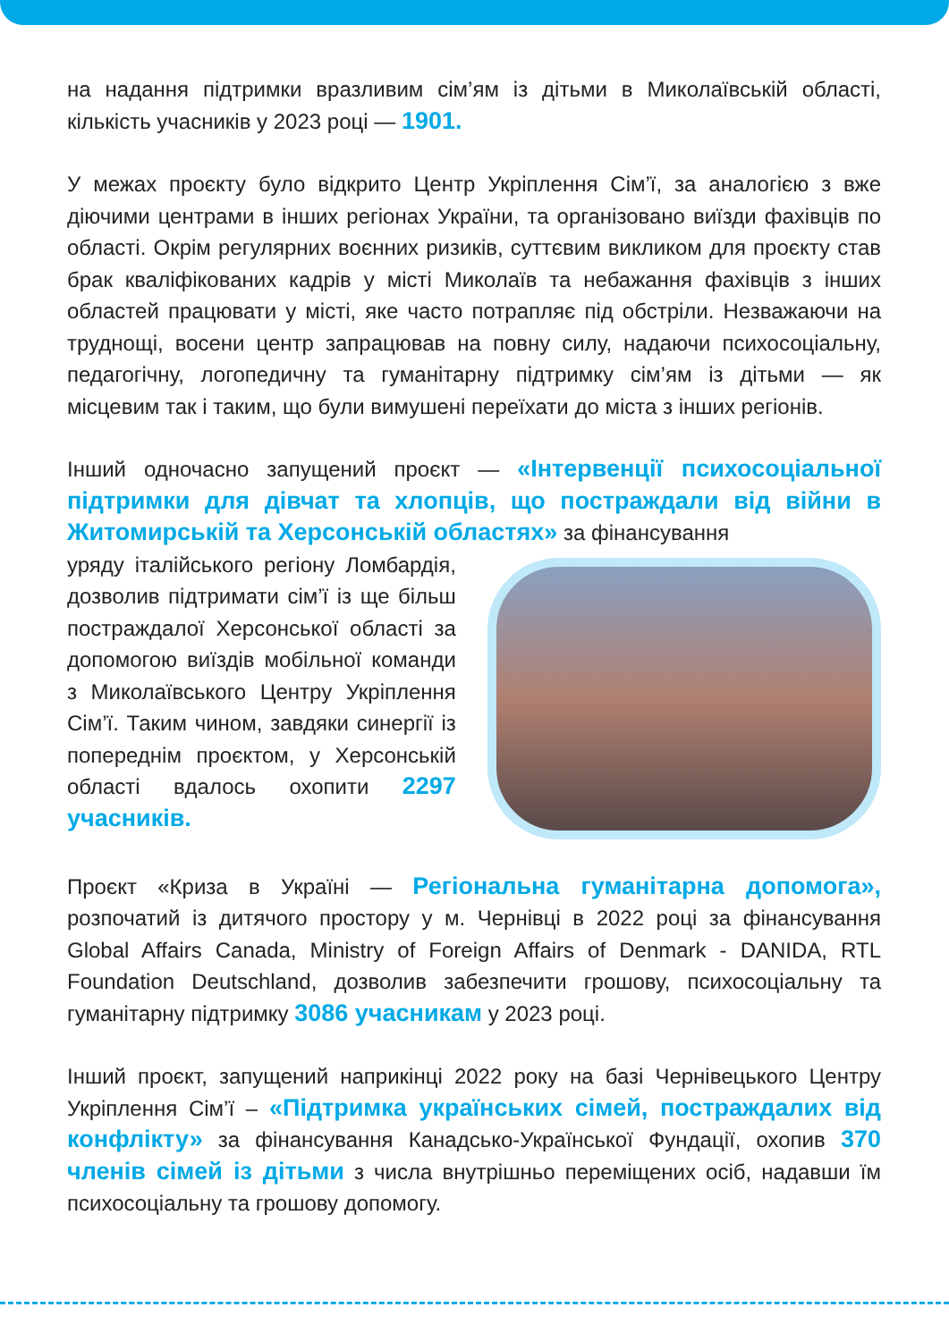на надання підтримки вразливим сім’ям із дітьми в Миколаївській області, кількість учасників у 2023 році — 1901.
У межах проєкту було відкрито Центр Укріплення Сім’ї, за аналогією з вже діючими центрами в інших регіонах України, та організовано виїзди фахівців по області. Окрім регулярних воєнних ризиків, суттєвим викликом для проєкту став брак кваліфікованих кадрів у місті Миколаїв та небажання фахівців з інших областей працювати у місті, яке часто потрапляє під обстріли. Незважаючи на труднощі, восени центр запрацював на повну силу, надаючи психосоціальну, педагогічну, логопедичну та гуманітарну підтримку сім’ям із дітьми — як місцевим так і таким, що були вимушені переїхати до міста з інших регіонів.
Інший одночасно запущений проєкт — «Інтервенції психосоціальної підтримки для дівчат та хлопців, що постраждали від війни в Житомирській та Херсонській областях» за фінансування
уряду італійського регіону Ломбардія, дозволив підтримати сім’ї із ще більш постраждалої Херсонської області за допомогою виїздів мобільної команди з Миколаївського Центру Укріплення Сім’ї. Таким чином, завдяки синергії із попереднім проєктом, у Херсонській області вдалось охопити 2297 учасників.
Проєкт «Криза в Україні — Регіональна гуманітарна допомога», розпочатий із дитячого простору у м. Чернівці в 2022 році за фінансування Global Affairs Canada, Ministry of Foreign Affairs of Denmark - DANIDA, RTL Foundation Deutschland, дозволив забезпечити грошову, психосоціальну та гуманітарну підтримку 3086 учасникам у 2023 році.
Інший проєкт, запущений наприкінці 2022 року на базі Чернівецького Центру Укріплення Сім’ї – «Підтримка українських сімей, постраждалих від конфлікту» за фінансування Канадсько-Української Фундації, охопив 370 членів сімей із дітьми з числа внутрішньо переміщених осіб, надавши їм психосоціальну та грошову допомогу.